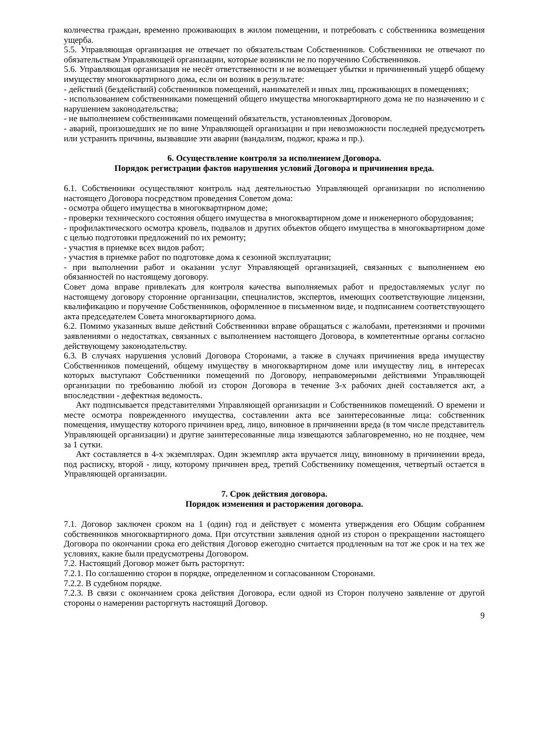количества граждан, временно проживающих в жилом помещении, и потребовать с собственника возмещения ущерба.
5.5. Управляющая организация не отвечает по обязательствам Собственников. Собственники не отвечают по обязательствам Управляющей организации, которые возникли не по поручению Собственников.
5.6. Управляющая организация не несёт ответственности и не возмещает убытки и причиненный ущерб общему имуществу многоквартирного дома, если он возник в результате:
- действий (бездействий) собственников помещений, нанимателей и иных лиц, проживающих в помещениях;
- использованием собственниками помещений общего имущества многоквартирного дома не по назначению и с нарушением законодательства;
- не выполнением собственниками помещений обязательств, установленных Договором.
- аварий, произошедших не по вине Управляющей организации и при невозможности последней предусмотреть или устранить причины, вызвавшие эти аварии (вандализм, поджог, кража и пр.).
6. Осуществление контроля за исполнением Договора.
Порядок регистрации фактов нарушения условий Договора и причинения вреда.
6.1. Собственники осуществляют контроль над деятельностью Управляющей организации по исполнению настоящего Договора посредством проведения Советом дома:
- осмотра общего имущества в многоквартирном доме;
- проверки технического состояния общего имущества в многоквартирном доме и инженерного оборудования;
- профилактического осмотра кровель, подвалов и других объектов общего имущества в многоквартирном доме с целью подготовки предложений по их ремонту;
- участия в приемке всех видов работ;
- участия в приемке работ по подготовке дома к сезонной эксплуатации;
- при выполнении работ и оказании услуг Управляющей организацией, связанных с выполнением ею обязанностей по настоящему договору.
Совет дома вправе привлекать для контроля качества выполняемых работ и предоставляемых услуг по настоящему договору сторонние организации, специалистов, экспертов, имеющих соответствующие лицензии, квалификацию и поручение Собственников, оформленное в письменном виде, и подписанием соответствующего акта председателем Совета многоквартирного дома.
6.2. Помимо указанных выше действий Собственники вправе обращаться с жалобами, претензиями и прочими заявлениями о недостатках, связанных с выполнением настоящего Договора, в компетентные органы согласно действующему законодательству.
6.3. В случаях нарушения условий Договора Сторонами, а также в случаях причинения вреда имуществу Собственников помещений, общему имуществу в многоквартирном доме или имуществу лиц, в интересах которых выступают Собственники помещений по Договору, неправомерными действиями Управляющей организации по требованию любой из сторон Договора в течение 3-х рабочих дней составляется акт, а впоследствии - дефектная ведомость.
Акт подписывается представителями Управляющей организации и Собственников помещений. О времени и месте осмотра поврежденного имущества, составлении акта все заинтересованные лица: собственник помещения, имуществу которого причинен вред, лицо, виновное в причинении вреда (в том числе представитель Управляющей организации) и другие заинтересованные лица извещаются заблаговременно, но не позднее, чем за 1 сутки.
Акт составляется в 4-х экземплярах. Один экземпляр акта вручается лицу, виновному в причинении вреда, под расписку, второй - лицу, которому причинен вред, третий Собственнику помещения, четвертый остается в Управляющей организации.
7. Срок действия договора.
Порядок изменения и расторжения договора.
7.1. Договор заключен сроком на 1 (один) год и действует с момента утверждения его Общим собранием собственников многоквартирного дома. При отсутствии заявления одной из сторон о прекращении настоящего Договора по окончании срока его действия Договор ежегодно считается продленным на тот же срок и на тех же условиях, какие были предусмотрены Договором.
7.2. Настоящий Договор может быть расторгнут:
7.2.1. По соглашению сторон в порядке, определенном и согласованном Сторонами.
7.2.2. В судебном порядке.
7.2.3. В связи с окончанием срока действия Договора, если одной из Сторон получено заявление от другой стороны о намерении расторгнуть настоящий Договор.
9